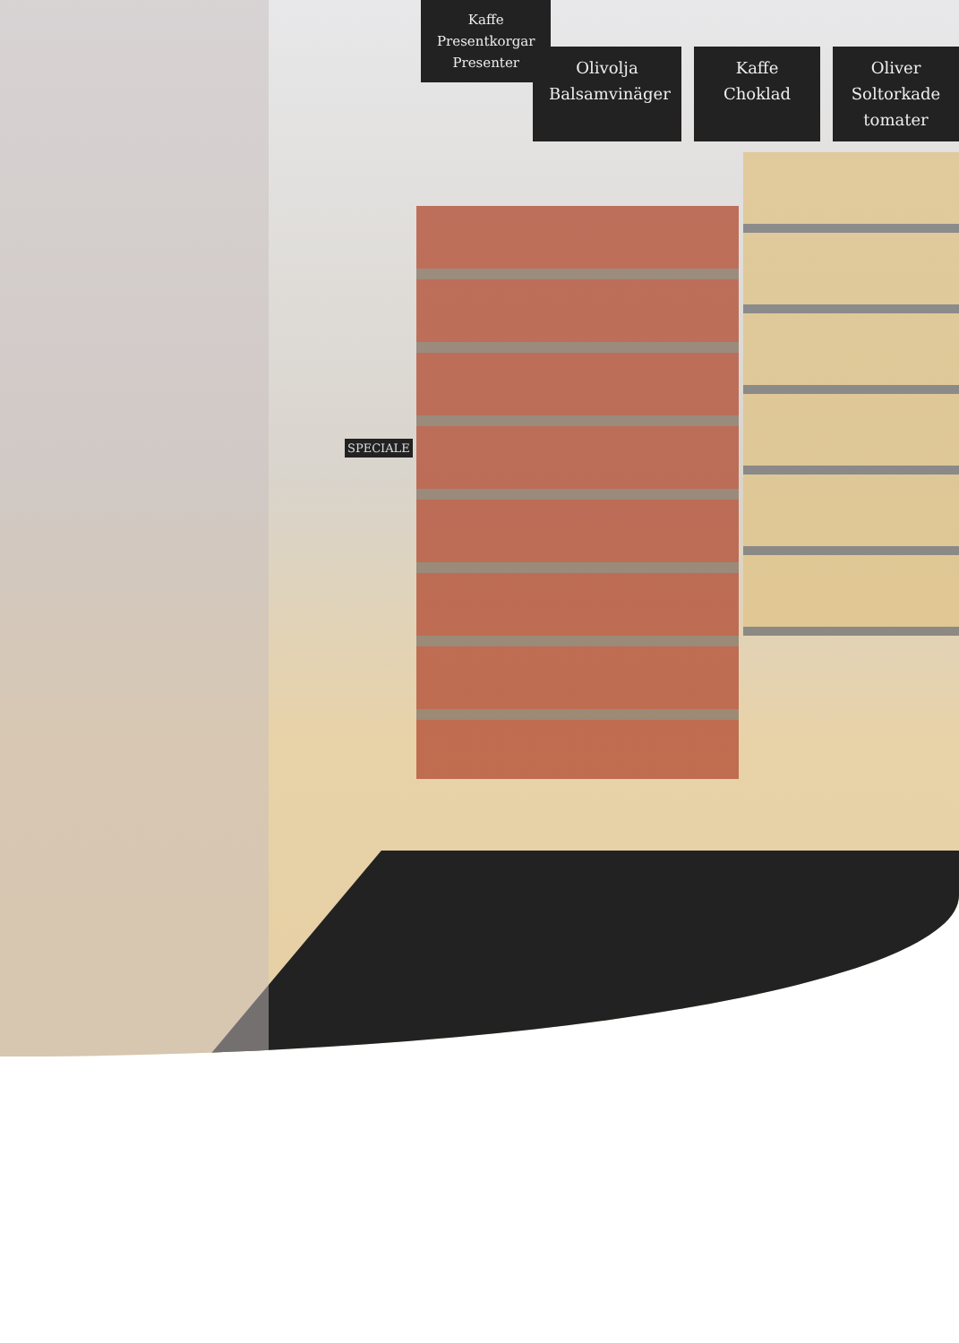Kaffe
Presentkorgar
Presenter
Olivolja
Balsamvinäger
Kaffe
Choklad
Oliver
Soltorkade tomater
SPECIALE